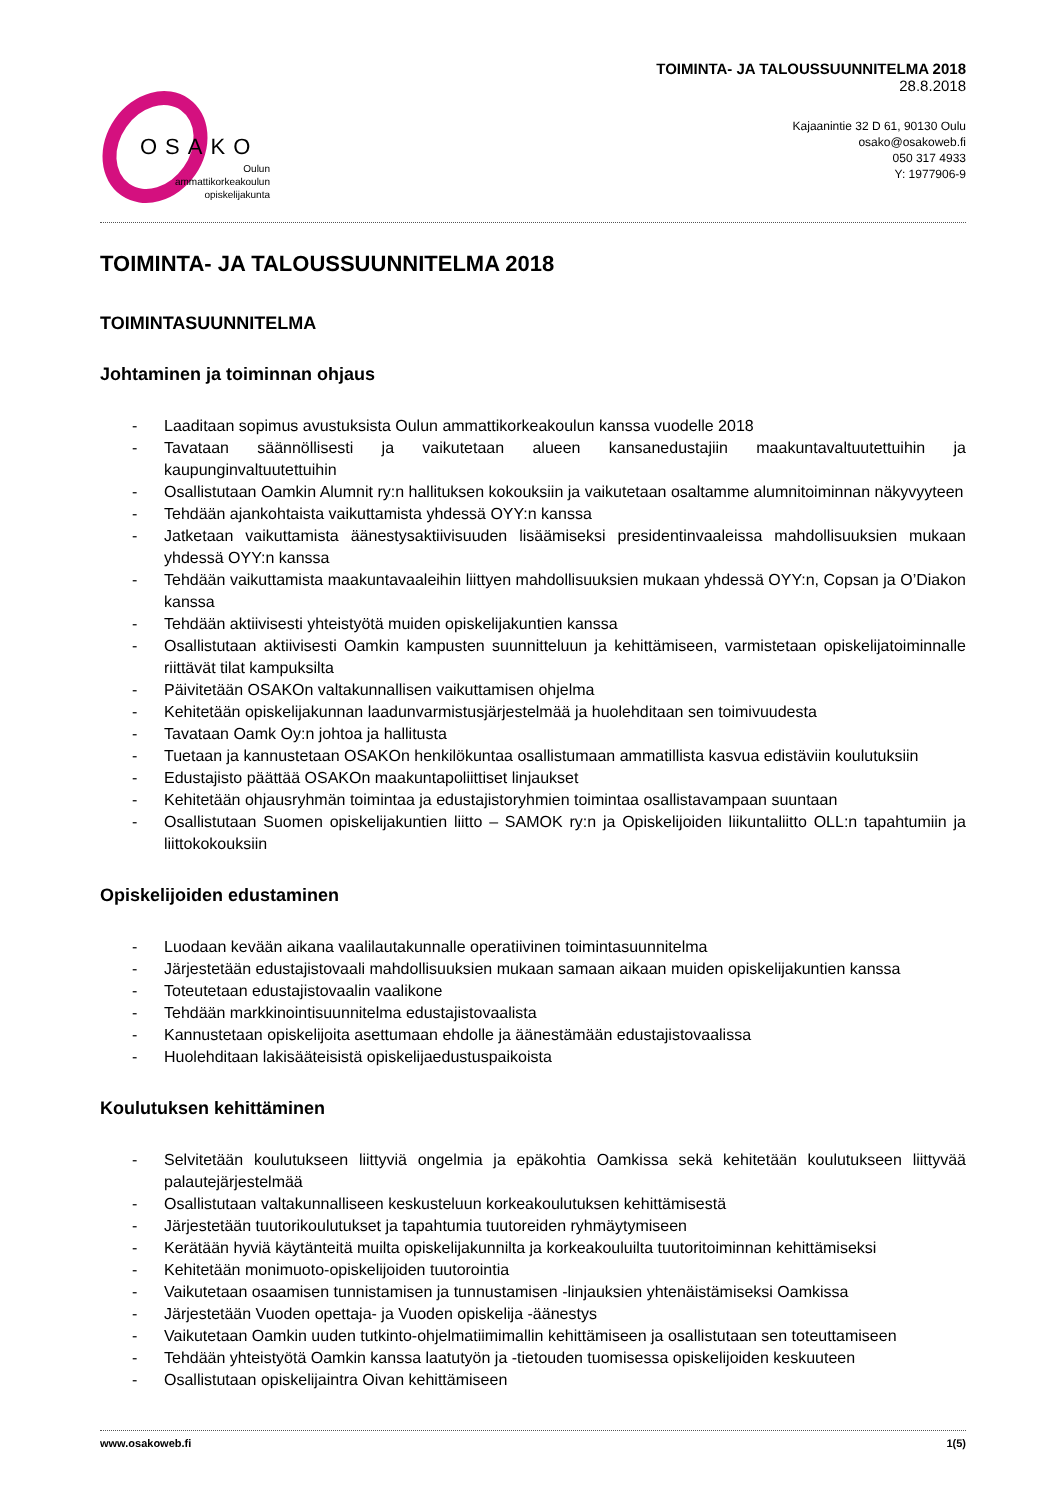OSAKO
Oulun
ammattikorkeakoulun
opiskelijakunta
TOIMINTA- JA TALOUSSUUNNITELMA 2018
28.8.2018
Kajaanintie 32 D 61, 90130 Oulu
osako@osakoweb.fi
050 317 4933
Y: 1977906-9
TOIMINTA- JA TALOUSSUUNNITELMA 2018
TOIMINTASUUNNITELMA
Johtaminen ja toiminnan ohjaus
- Laaditaan sopimus avustuksista Oulun ammattikorkeakoulun kanssa vuodelle 2018
- Tavataan säännöllisesti ja vaikutetaan alueen kansanedustajiin maakuntavaltuutettuihin ja kaupunginvaltuutettuihin
- Osallistutaan Oamkin Alumnit ry:n hallituksen kokouksiin ja vaikutetaan osaltamme alumnitoiminnan näkyvyyteen
- Tehdään ajankohtaista vaikuttamista yhdessä OYY:n kanssa
- Jatketaan vaikuttamista äänestysaktiivisuuden lisäämiseksi presidentinvaaleissa mahdollisuuksien mukaan yhdessä OYY:n kanssa
- Tehdään vaikuttamista maakuntavaaleihin liittyen mahdollisuuksien mukaan yhdessä OYY:n, Copsan ja O’Diakon kanssa
- Tehdään aktiivisesti yhteistyötä muiden opiskelijakuntien kanssa
- Osallistutaan aktiivisesti Oamkin kampusten suunnitteluun ja kehittämiseen, varmistetaan opiskelijatoiminnalle riittävät tilat kampuksilta
- Päivitetään OSAKOn valtakunnallisen vaikuttamisen ohjelma
- Kehitetään opiskelijakunnan laadunvarmistusjärjestelmää ja huolehditaan sen toimivuudesta
- Tavataan Oamk Oy:n johtoa ja hallitusta
- Tuetaan ja kannustetaan OSAKOn henkilökuntaa osallistumaan ammatillista kasvua edistäviin koulutuksiin
- Edustajisto päättää OSAKOn maakuntapoliittiset linjaukset
- Kehitetään ohjausryhmän toimintaa ja edustajistoryhmien toimintaa osallistavampaan suuntaan
- Osallistutaan Suomen opiskelijakuntien liitto – SAMOK ry:n ja Opiskelijoiden liikuntaliitto OLL:n tapahtumiin ja liittokokouksiin
Opiskelijoiden edustaminen
- Luodaan kevään aikana vaalilautakunnalle operatiivinen toimintasuunnitelma
- Järjestetään edustajistovaali mahdollisuuksien mukaan samaan aikaan muiden opiskelijakuntien kanssa
- Toteutetaan edustajistovaalin vaalikone
- Tehdään markkinointisuunnitelma edustajistovaalista
- Kannustetaan opiskelijoita asettumaan ehdolle ja äänestämään edustajistovaalissa
- Huolehditaan lakisääteisistä opiskelijaedustuspaikoista
Koulutuksen kehittäminen
- Selvitetään koulutukseen liittyviä ongelmia ja epäkohtia Oamkissa sekä kehitetään koulutukseen liittyvää palautejärjestelmää
- Osallistutaan valtakunnalliseen keskusteluun korkeakoulutuksen kehittämisestä
- Järjestetään tuutorikoulutukset ja tapahtumia tuutoreiden ryhmäytymiseen
- Kerätään hyviä käytänteitä muilta opiskelijakunnilta ja korkeakouluilta tuutoritoiminnan kehittämiseksi
- Kehitetään monimuoto-opiskelijoiden tuutorointia
- Vaikutetaan osaamisen tunnistamisen ja tunnustamisen -linjauksien yhtenäistämiseksi Oamkissa
- Järjestetään Vuoden opettaja- ja Vuoden opiskelija -äänestys
- Vaikutetaan Oamkin uuden tutkinto-ohjelmatiimimallin kehittämiseen ja osallistutaan sen toteuttamiseen
- Tehdään yhteistyötä Oamkin kanssa laatutyön ja -tietouden tuomisessa opiskelijoiden keskuuteen
- Osallistutaan opiskelijaintra Oivan kehittämiseen
www.osakoweb.fi 1(5)